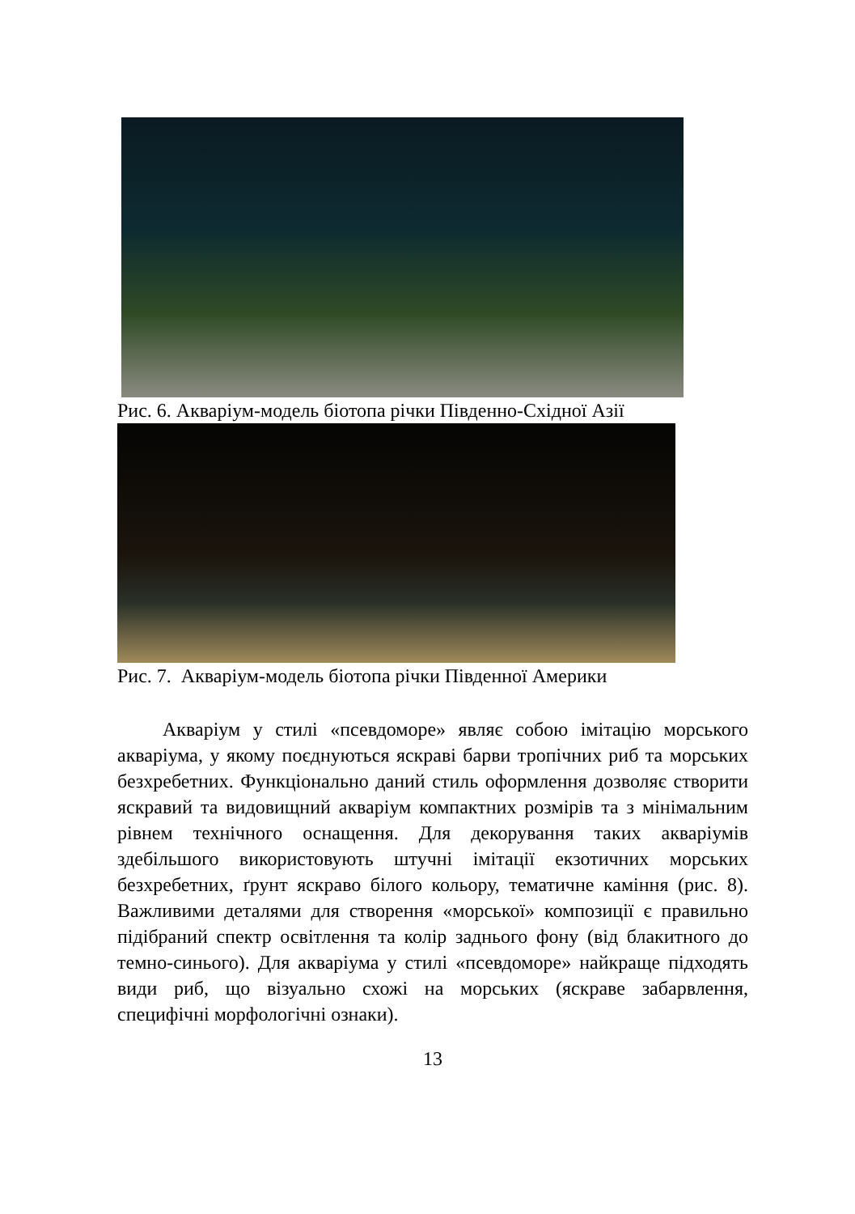Рис. 6. Акваріум-модель біотопа річки Південно-Східної Азії
Рис. 7. Акваріум-модель біотопа річки Південної Америки
Акваріум у стилі «псевдоморе» являє собою імітацію морського акваріума, у якому поєднуються яскраві барви тропічних риб та морських безхребетних. Функціонально даний стиль оформлення дозволяє створити яскравий та видовищний акваріум компактних розмірів та з мінімальним рівнем технічного оснащення. Для декорування таких акваріумів здебільшого використовують штучні імітації екзотичних морських безхребетних, ґрунт яскраво білого кольору, тематичне каміння (рис. 8). Важливими деталями для створення «морської» композиції є правильно підібраний спектр освітлення та колір заднього фону (від блакитного до темно-синього). Для акваріума у стилі «псевдоморе» найкраще підходять види риб, що візуально схожі на морських (яскраве забарвлення, специфічні морфологічні ознаки).
13